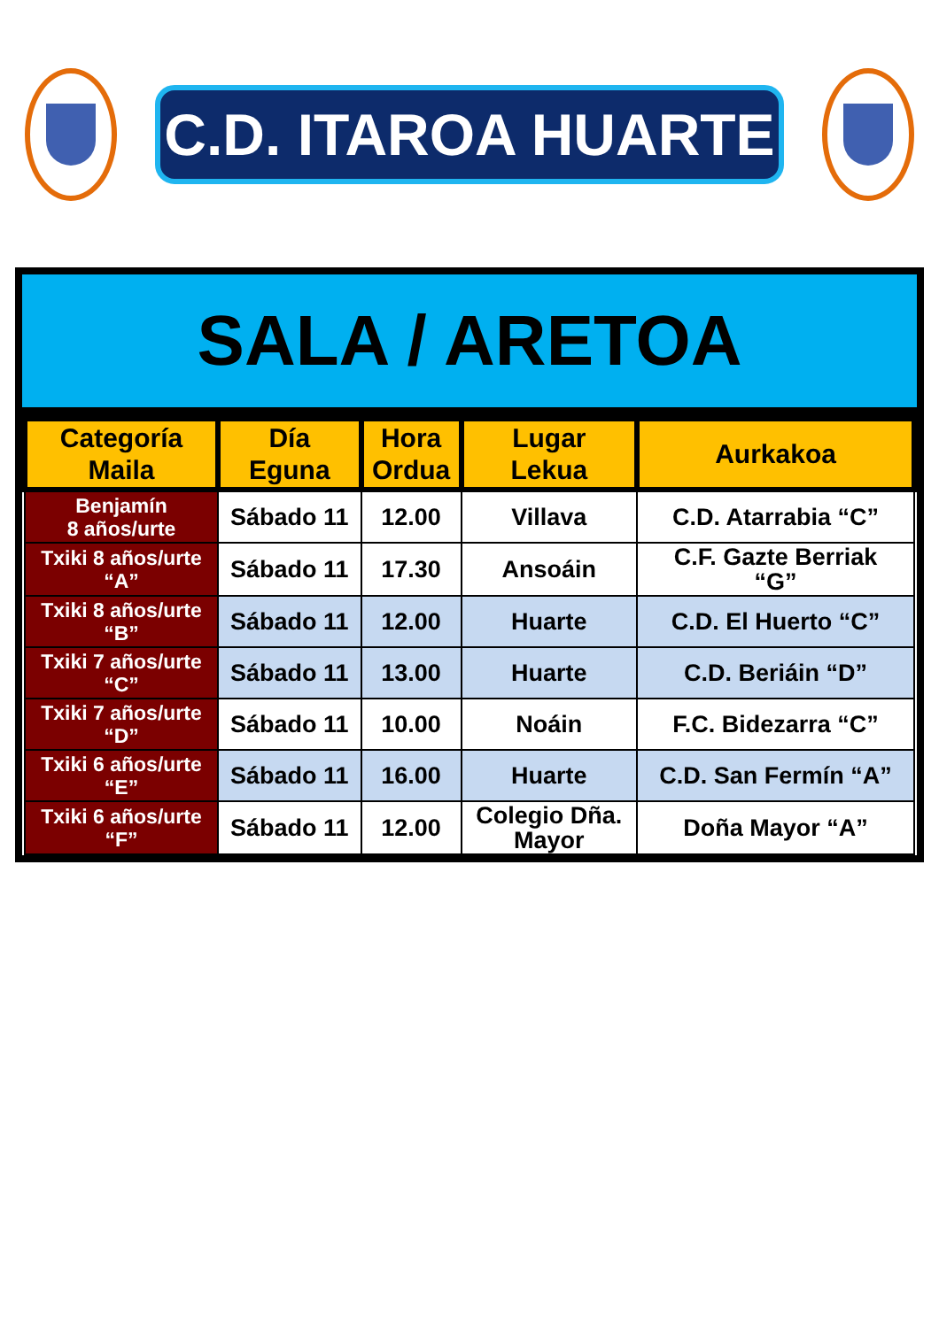C.D. ITAROA HUARTE
SALA / ARETOA
| Categoría Maila | Día Eguna | Hora Ordua | Lugar Lekua | Aurkakoa |
| --- | --- | --- | --- | --- |
| Benjamín 8 años/urte | Sábado 11 | 12.00 | Villava | C.D. Atarrabia “C” |
| Txiki 8 años/urte “A” | Sábado 11 | 17.30 | Ansoáin | C.F. Gazte Berriak “G” |
| Txiki 8 años/urte “B” | Sábado 11 | 12.00 | Huarte | C.D. El Huerto “C” |
| Txiki 7 años/urte “C” | Sábado 11 | 13.00 | Huarte | C.D. Beriáin “D” |
| Txiki 7 años/urte “D” | Sábado 11 | 10.00 | Noáin | F.C. Bidezarra “C” |
| Txiki 6 años/urte “E” | Sábado 11 | 16.00 | Huarte | C.D. San Fermín “A” |
| Txiki 6 años/urte “F” | Sábado 11 | 12.00 | Colegio Dña. Mayor | Doña Mayor “A” |